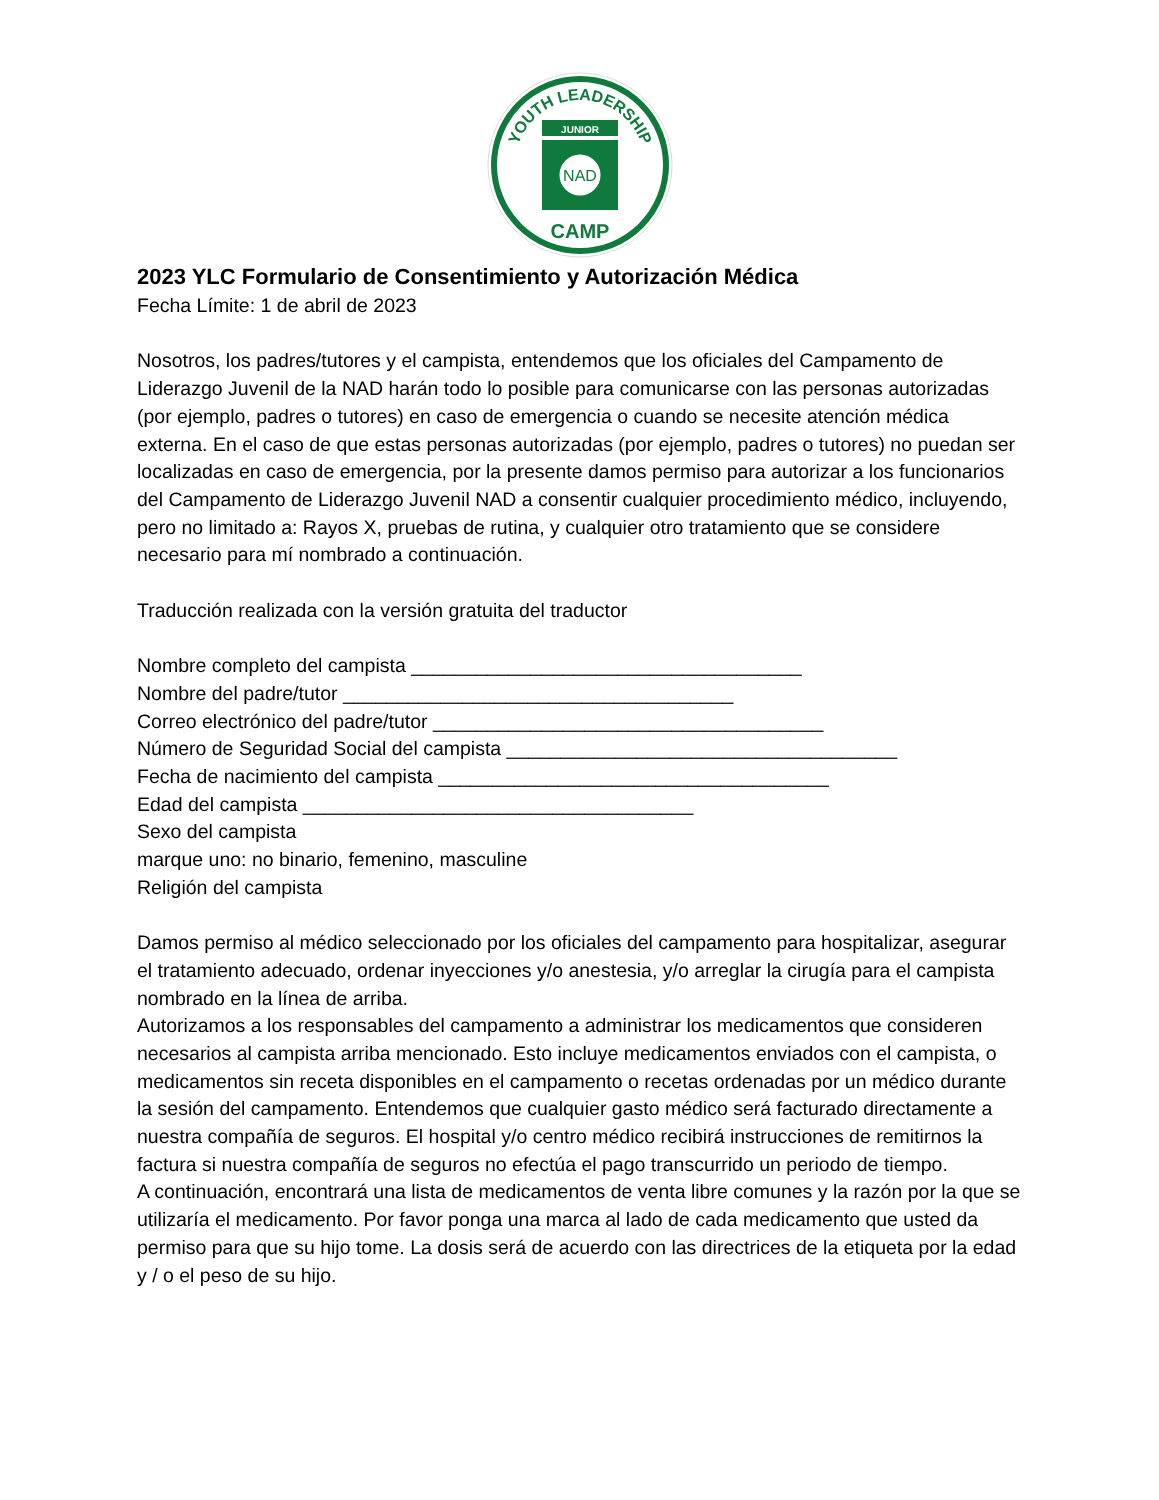YOUTH LEADERSHIP
JUNIOR
NAD
CAMP
2023 YLC Formulario de Consentimiento y Autorización Médica
Fecha Límite: 1 de abril de 2023
Nosotros, los padres/tutores y el campista, entendemos que los oficiales del Campamento de Liderazgo Juvenil de la NAD harán todo lo posible para comunicarse con las personas autorizadas (por ejemplo, padres o tutores) en caso de emergencia o cuando se necesite atención médica externa. En el caso de que estas personas autorizadas (por ejemplo, padres o tutores) no puedan ser localizadas en caso de emergencia, por la presente damos permiso para autorizar a los funcionarios del Campamento de Liderazgo Juvenil NAD a consentir cualquier procedimiento médico, incluyendo, pero no limitado a: Rayos X, pruebas de rutina, y cualquier otro tratamiento que se considere necesario para mí nombrado a continuación.
Traducción realizada con la versión gratuita del traductor
Nombre completo del campista ____________________________________
Nombre del padre/tutor ____________________________________
Correo electrónico del padre/tutor ____________________________________
Número de Seguridad Social del campista ____________________________________
Fecha de nacimiento del campista ____________________________________
Edad del campista ____________________________________
Sexo del campista
marque uno: no binario, femenino, masculine
Religión del campista
Damos permiso al médico seleccionado por los oficiales del campamento para hospitalizar, asegurar el tratamiento adecuado, ordenar inyecciones y/o anestesia, y/o arreglar la cirugía para el campista nombrado en la línea de arriba.
Autorizamos a los responsables del campamento a administrar los medicamentos que consideren necesarios al campista arriba mencionado. Esto incluye medicamentos enviados con el campista, o medicamentos sin receta disponibles en el campamento o recetas ordenadas por un médico durante la sesión del campamento. Entendemos que cualquier gasto médico será facturado directamente a nuestra compañía de seguros. El hospital y/o centro médico recibirá instrucciones de remitirnos la factura si nuestra compañía de seguros no efectúa el pago transcurrido un periodo de tiempo.
A continuación, encontrará una lista de medicamentos de venta libre comunes y la razón por la que se utilizaría el medicamento. Por favor ponga una marca al lado de cada medicamento que usted da permiso para que su hijo tome. La dosis será de acuerdo con las directrices de la etiqueta por la edad y / o el peso de su hijo.